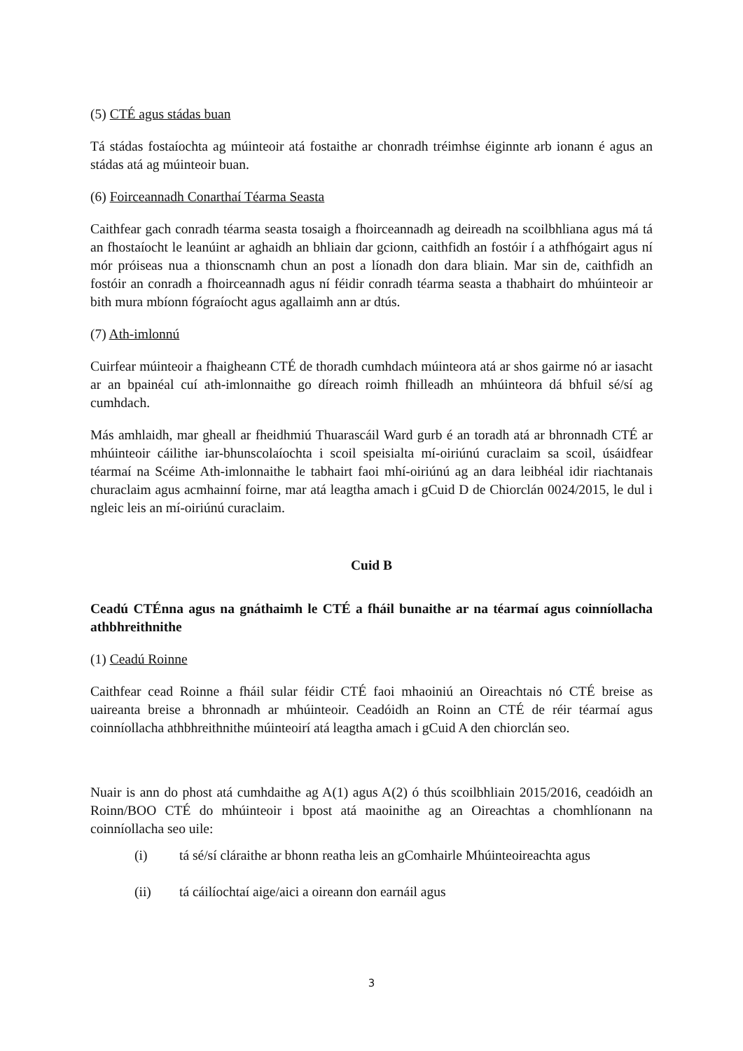(5) CTÉ agus stádas buan
Tá stádas fostaíochta ag múinteoir atá fostaithe ar chonradh tréimhse éiginnte arb ionann é agus an stádas atá ag múinteoir buan.
(6) Foirceannadh Conarthaí Téarma Seasta
Caithfear gach conradh téarma seasta tosaigh a fhoirceannadh ag deireadh na scoilbhliana agus má tá an fhostaíocht le leanúint ar aghaidh an bhliain dar gcionn, caithfidh an fostóir í a athfhógairt agus ní mór próiseas nua a thionscnamh chun an post a líonadh don dara bliain. Mar sin de, caithfidh an fostóir an conradh a fhoirceannadh agus ní féidir conradh téarma seasta a thabhairt do mhúinteoir ar bith mura mbíonn fógraíocht agus agallaimh ann ar dtús.
(7) Ath-imlonnú
Cuirfear múinteoir a fhaigheann CTÉ de thoradh cumhdach múinteora atá ar shos gairme nó ar iasacht ar an bpainéal cuí ath-imlonnaithe go díreach roimh fhilleadh an mhúinteora dá bhfuil sé/sí ag cumhdach.
Más amhlaidh, mar gheall ar fheidhmiú Thuarascáil Ward gurb é an toradh atá ar bhronnadh CTÉ ar mhúinteoir cáilithe iar-bhunscolaíochta i scoil speisialta mí-oiriúnú curaclaim sa scoil, úsáidfear téarmaí na Scéime Ath-imlonnaithe le tabhairt faoi mhí-oiriúnú ag an dara leibhéal idir riachtanais churaclaim agus acmhainní foirne, mar atá leagtha amach i gCuid D de Chiorclán 0024/2015, le dul i ngleic leis an mí-oiriúnú curaclaim.
Cuid B
Ceadú CTÉnna agus na gnáthaimh le CTÉ a fháil bunaithe ar na téarmaí agus coinníollacha athbhreithnithe
(1) Ceadú Roinne
Caithfear cead Roinne a fháil sular féidir CTÉ faoi mhaoiniú an Oireachtais nó CTÉ breise as uaireanta breise a bhronnadh ar mhúinteoir. Ceadóidh an Roinn an CTÉ de réir téarmaí agus coinníollacha athbhreithnithe múinteoirí atá leagtha amach i gCuid A den chiorclán seo.
Nuair is ann do phost atá cumhdaithe ag A(1) agus A(2) ó thús scoilbhliain 2015/2016, ceadóidh an Roinn/BOO CTÉ do mhúinteoir i bpost atá maoinithe ag an Oireachtas a chomhlíonann na coinníollacha seo uile:
(i) tá sé/sí cláraithe ar bhonn reatha leis an gComhairle Mhúinteoireachta agus
(ii) tá cáilíochtaí aige/aici a oireann don earnáil agus
3